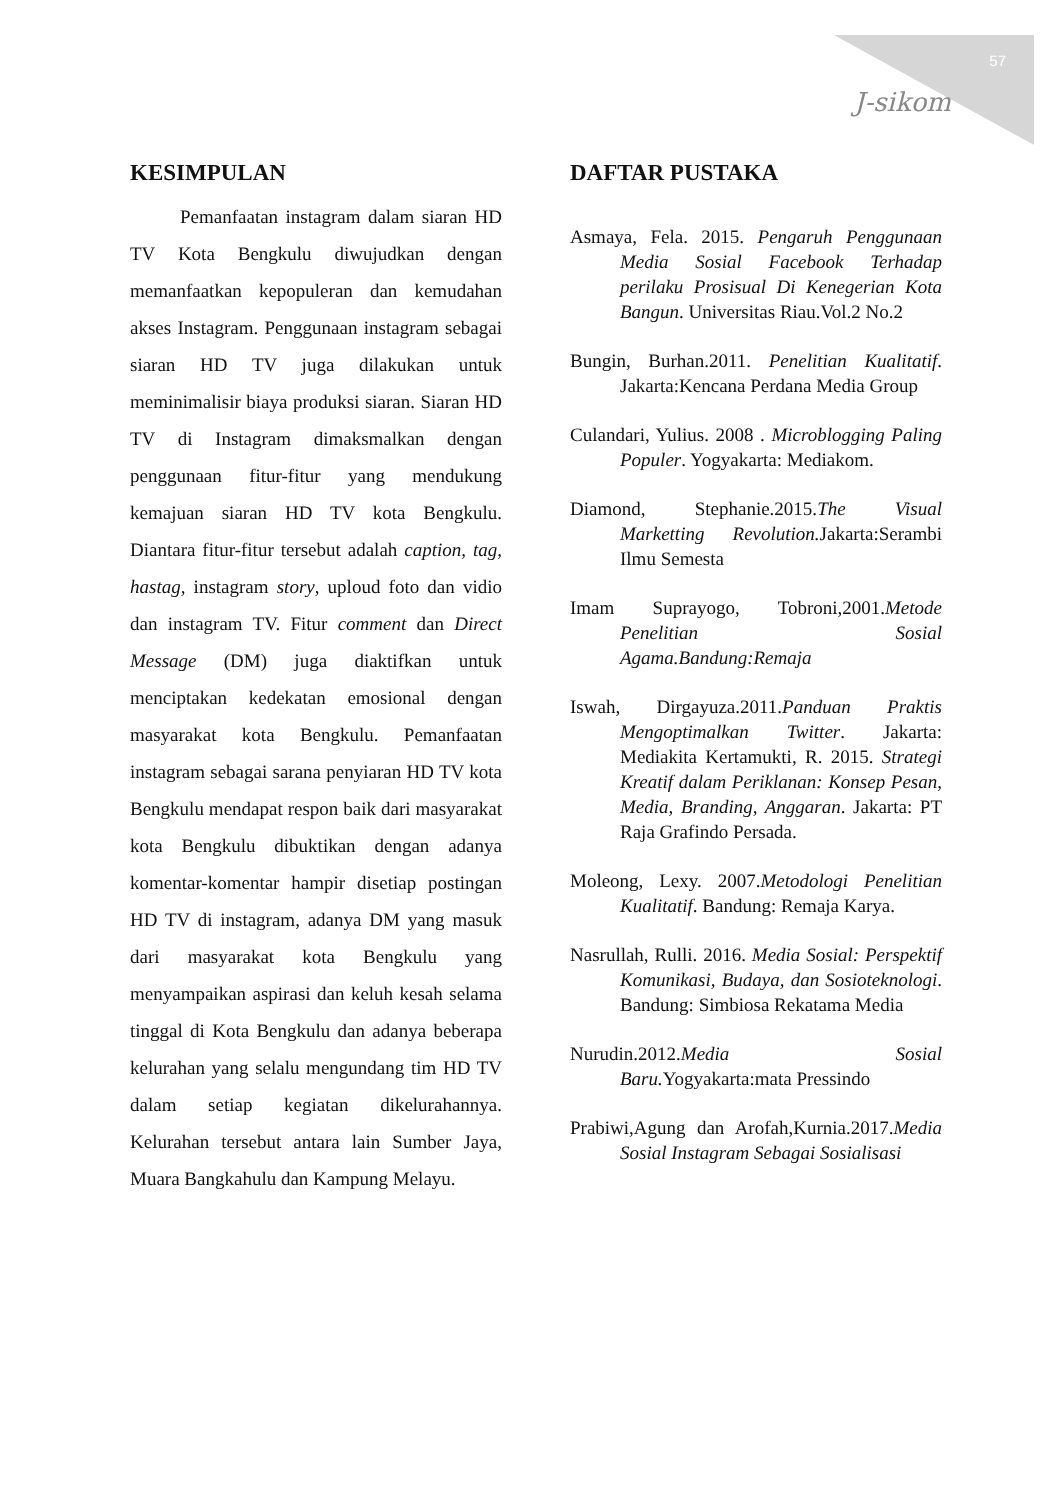57
J-sikom
KESIMPULAN
Pemanfaatan instagram dalam siaran HD TV Kota Bengkulu diwujudkan dengan memanfaatkan kepopuleran dan kemudahan akses Instagram. Penggunaan instagram sebagai siaran HD TV juga dilakukan untuk meminimalisir biaya produksi siaran. Siaran HD TV di Instagram dimaksmalkan dengan penggunaan fitur-fitur yang mendukung kemajuan siaran HD TV kota Bengkulu. Diantara fitur-fitur tersebut adalah caption, tag, hastag, instagram story, uploud foto dan vidio dan instagram TV. Fitur comment dan Direct Message (DM) juga diaktifkan untuk menciptakan kedekatan emosional dengan masyarakat kota Bengkulu. Pemanfaatan instagram sebagai sarana penyiaran HD TV kota Bengkulu mendapat respon baik dari masyarakat kota Bengkulu dibuktikan dengan adanya komentar-komentar hampir disetiap postingan HD TV di instagram, adanya DM yang masuk dari masyarakat kota Bengkulu yang menyampaikan aspirasi dan keluh kesah selama tinggal di Kota Bengkulu dan adanya beberapa kelurahan yang selalu mengundang tim HD TV dalam setiap kegiatan dikelurahannya. Kelurahan tersebut antara lain Sumber Jaya, Muara Bangkahulu dan Kampung Melayu.
DAFTAR PUSTAKA
Asmaya, Fela. 2015. Pengaruh Penggunaan Media Sosial Facebook Terhadap perilaku Prosisual Di Kenegerian Kota Bangun. Universitas Riau.Vol.2 No.2
Bungin, Burhan.2011. Penelitian Kualitatif. Jakarta:Kencana Perdana Media Group
Culandari, Yulius. 2008 . Microblogging Paling Populer. Yogyakarta: Mediakom.
Diamond, Stephanie.2015.The Visual Marketting Revolution. Jakarta:Serambi Ilmu Semesta
Imam Suprayogo, Tobroni,2001.Metode Penelitian Sosial Agama.Bandung:Remaja
Iswah, Dirgayuza.2011.Panduan Praktis Mengoptimalkan Twitter. Jakarta: Mediakita Kertamukti, R. 2015. Strategi Kreatif dalam Periklanan: Konsep Pesan, Media, Branding, Anggaran. Jakarta: PT Raja Grafindo Persada.
Moleong, Lexy. 2007.Metodologi Penelitian Kualitatif. Bandung: Remaja Karya.
Nasrullah, Rulli. 2016. Media Sosial: Perspektif Komunikasi, Budaya, dan Sosioteknologi. Bandung: Simbiosa Rekatama Media
Nurudin.2012.Media Sosial Baru. Yogyakarta:mata Pressindo
Prabiwi,Agung dan Arofah,Kurnia.2017.Media Sosial Instagram Sebagai Sosialisasi